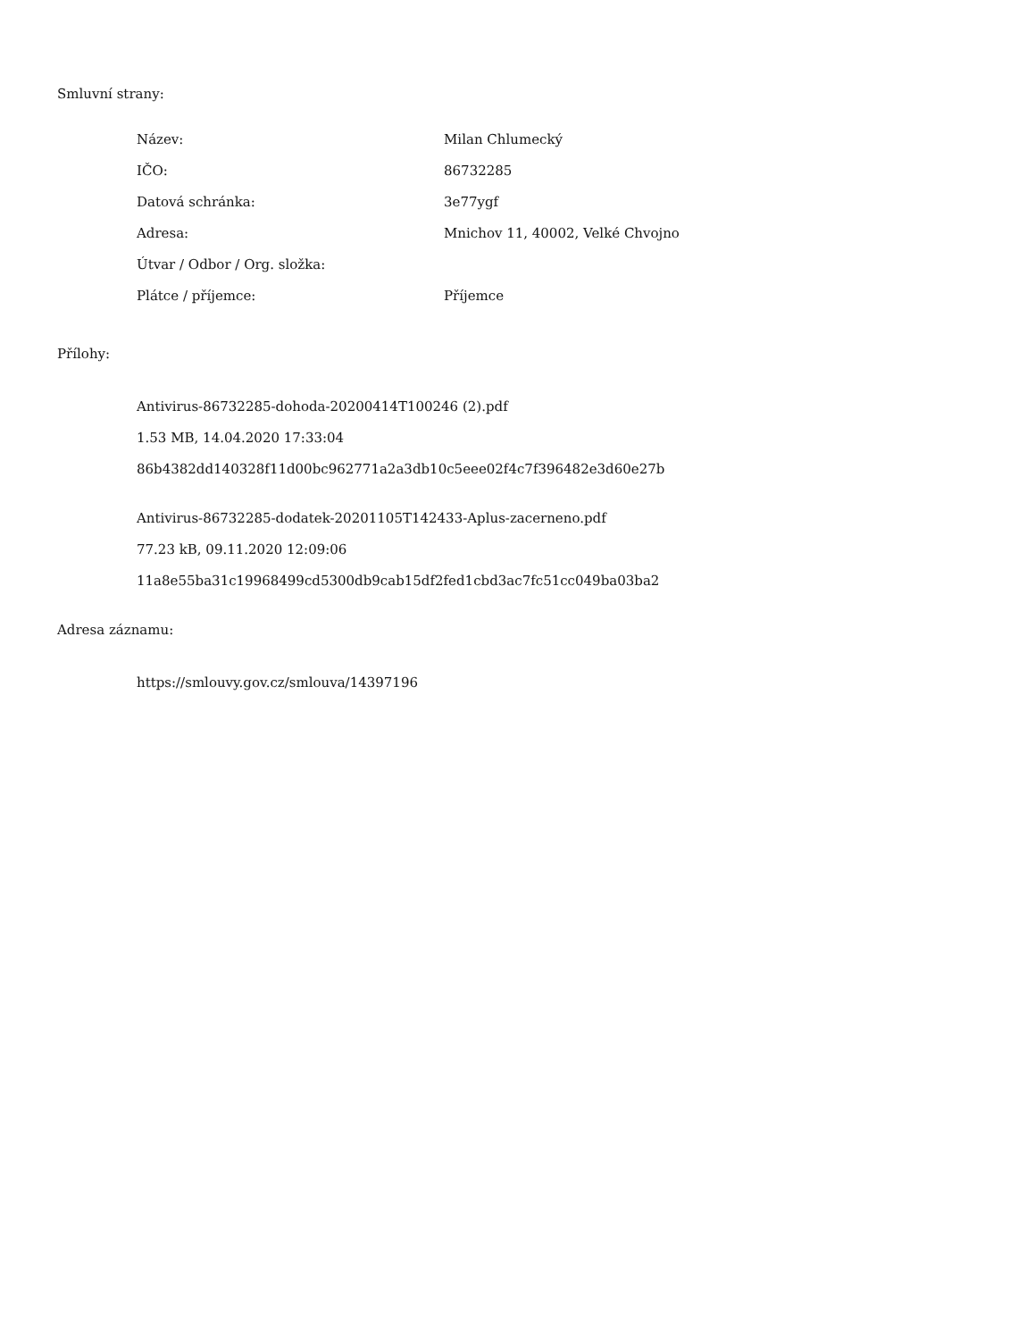Smluvní strany:
| Název: | Milan Chlumecký |
| IČO: | 86732285 |
| Datová schránka: | 3e77ygf |
| Adresa: | Mnichov 11, 40002, Velké Chvojno |
| Útvar / Odbor / Org. složka: | |
| Plátce / příjemce: | Příjemce |
Přílohy:
Antivirus-86732285-dohoda-20200414T100246 (2).pdf
1.53 MB, 14.04.2020 17:33:04
86b4382dd140328f11d00bc962771a2a3db10c5eee02f4c7f396482e3d60e27b
Antivirus-86732285-dodatek-20201105T142433-Aplus-zacerneno.pdf
77.23 kB, 09.11.2020 12:09:06
11a8e55ba31c19968499cd5300db9cab15df2fed1cbd3ac7fc51cc049ba03ba2
Adresa záznamu:
https://smlouvy.gov.cz/smlouva/14397196